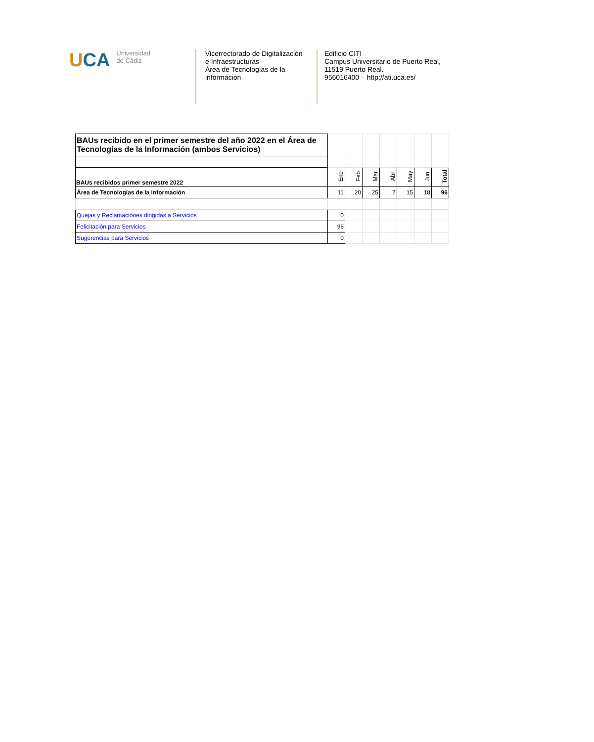UCA
Universidad
de Cádiz
Vicerrectorado de Digitalización e Infraestructuras -
Área de Tecnologías de la información
Edificio CITI
Campus Universitario de Puerto Real,
11519 Puerto Real.
956016400 – http;//ati.uca.es/
| BAUs recibido en el primer semestre del año 2022 en el Área de Tecnologías de la Información (ambos Servicios) | | | | | | | |
| BAUs recibidos primer semestre 2022 | Ene | Feb | Mar | Abr | May | Jun | Total |
| Área de Tecnologías de la Información | 11 | 20 | 25 | 7 | 15 | 18 | 96 |
| Quejas y Reclamaciones dirigidas a Servicios | 0 | | | | | | |
| Felicitación para Servicios | 96 | | | | | | |
| Sugerencias para Servicios | 0 | | | | | | |